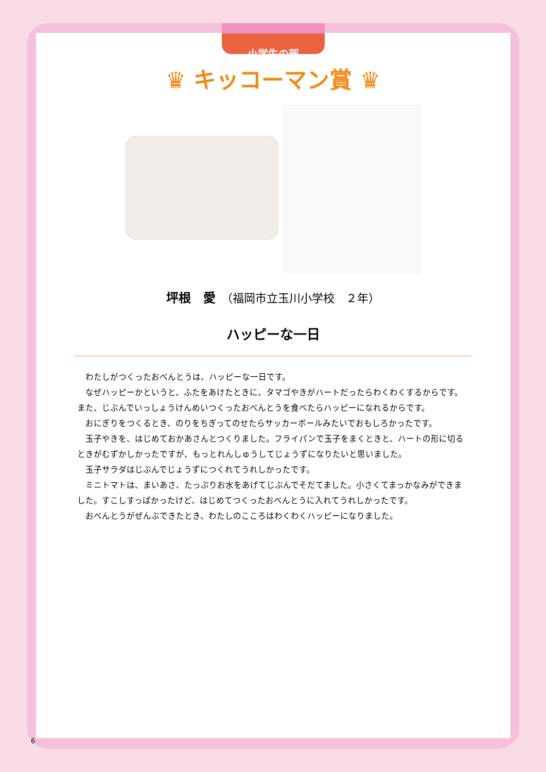小学生の部
♛ キッコーマン賞 ♛
坪根　愛　（福岡市立玉川小学校　２年）
ハッピーな一日
わたしがつくったおべんとうは、ハッピーな一日です。
なぜハッピーかというと、ふたをあけたときに、タマゴやきがハートだったらわくわくするからです。また、じぶんでいっしょうけんめいつくったおべんとうを食べたらハッピーになれるからです。
おにぎりをつくるとき、のりをちぎってのせたらサッカーボールみたいでおもしろかったです。
玉子やきを、はじめておかあさんとつくりました。フライパンで玉子をまくときと、ハートの形に切るときがむずかしかったですが、もっとれんしゅうしてじょうずになりたいと思いました。
玉子サラダはじぶんでじょうずにつくれてうれしかったです。
ミニトマトは、まいあさ、たっぷりお水をあげてじぶんでそだてました。小さくてまっかなみができました。すこしすっぱかったけど、はじめてつくったおべんとうに入れてうれしかったです。
おべんとうがぜんぶできたとき、わたしのこころはわくわくハッピーになりました。
6